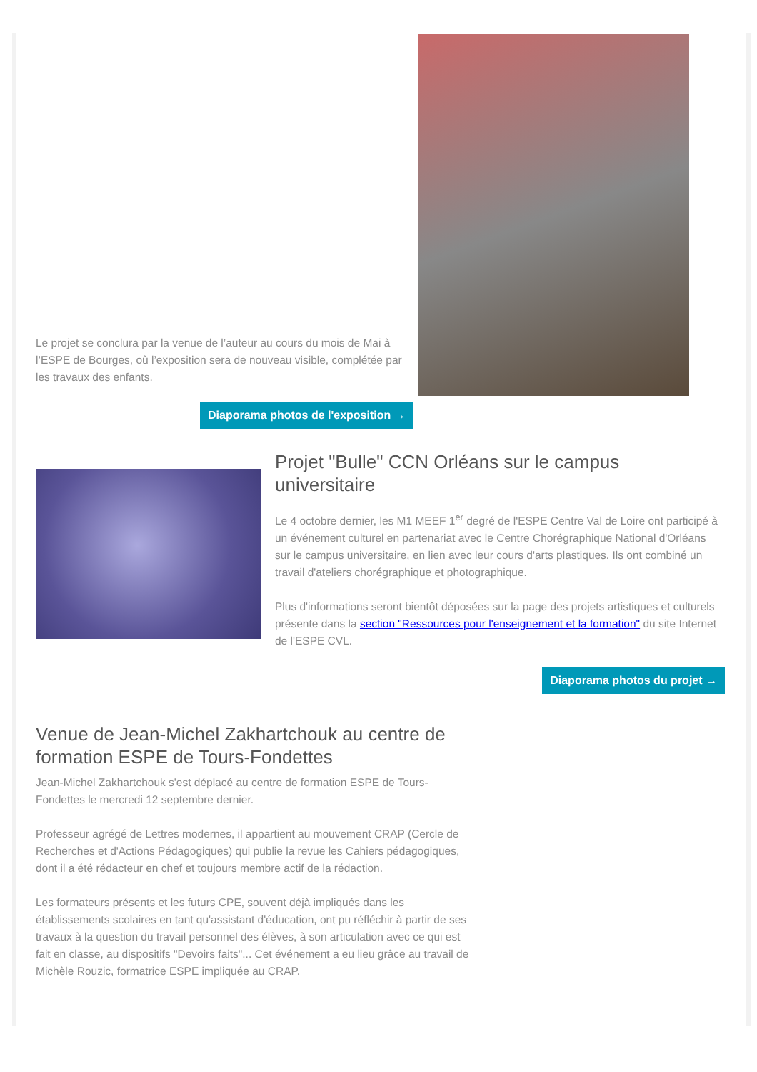Le projet se conclura par la venue de l’auteur au cours du mois de Mai à l’ESPE de Bourges, où l’exposition sera de nouveau visible, complétée par les travaux des enfants.
Diaporama photos de l'exposition →
Projet "Bulle" CCN Orléans sur le campus universitaire
Le 4 octobre dernier, les M1 MEEF 1<sup>er</sup> degré de l'ESPE Centre Val de Loire ont participé à un événement culturel en partenariat avec le Centre Chorégraphique National d'Orléans sur le campus universitaire, en lien avec leur cours d'arts plastiques. Ils ont combiné un travail d'ateliers chorégraphique et photographique.
Plus d'informations seront bientôt déposées sur la page des projets artistiques et culturels présente dans la section "Ressources pour l'enseignement et la formation" du site Internet de l'ESPE CVL.
Diaporama photos du projet →
Venue de Jean-Michel Zakhartchouk au centre de formation ESPE de Tours-Fondettes
Jean-Michel Zakhartchouk s'est déplacé au centre de formation ESPE de Tours-Fondettes le mercredi 12 septembre dernier.
Professeur agrégé de Lettres modernes, il appartient au mouvement CRAP (Cercle de Recherches et d'Actions Pédagogiques) qui publie la revue les Cahiers pédagogiques, dont il a été rédacteur en chef et toujours membre actif de la rédaction.
Les formateurs présents et les futurs CPE, souvent déjà impliqués dans les établissements scolaires en tant qu'assistant d'éducation, ont pu réfléchir à partir de ses travaux à la question du travail personnel des élèves, à son articulation avec ce qui est fait en classe, au dispositifs "Devoirs faits"... Cet événement a eu lieu grâce au travail de Michèle Rouzic, formatrice ESPE impliquée au CRAP.